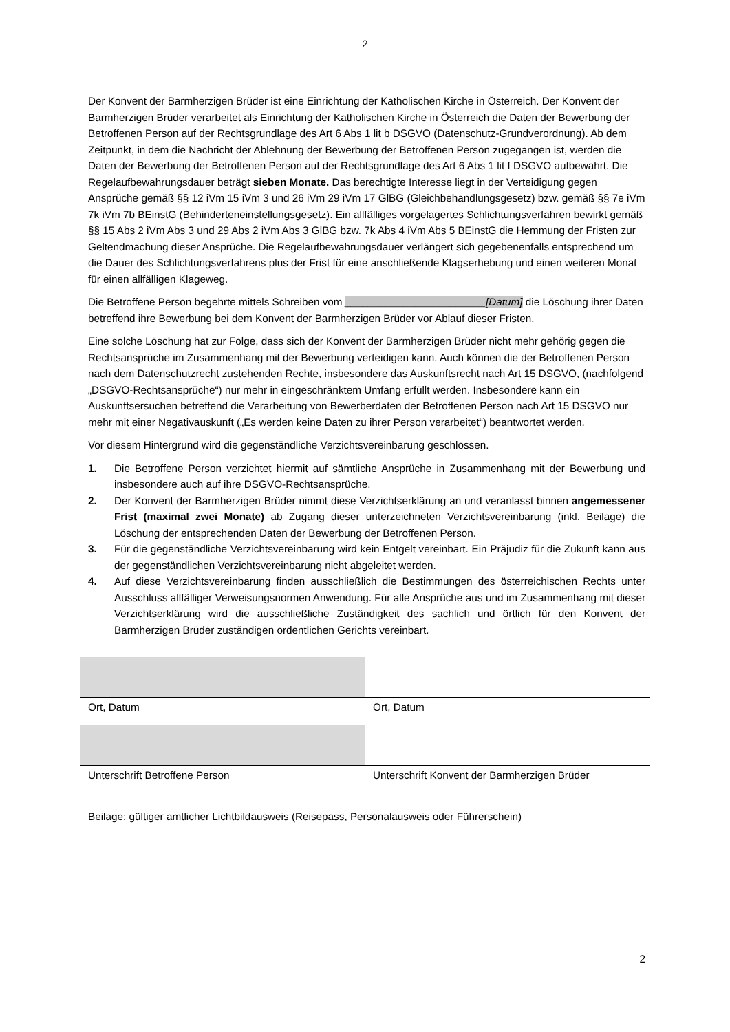2
Der Konvent der Barmherzigen Brüder ist eine Einrichtung der Katholischen Kirche in Österreich. Der Konvent der Barmherzigen Brüder verarbeitet als Einrichtung der Katholischen Kirche in Österreich die Daten der Bewerbung der Betroffenen Person auf der Rechtsgrundlage des Art 6 Abs 1 lit b DSGVO (Datenschutz-Grundverordnung). Ab dem Zeitpunkt, in dem die Nachricht der Ablehnung der Bewerbung der Betroffenen Person zugegangen ist, werden die Daten der Bewerbung der Betroffenen Person auf der Rechtsgrundlage des Art 6 Abs 1 lit f DSGVO aufbewahrt. Die Regelaufbewahrungsdauer beträgt sieben Monate. Das berechtigte Interesse liegt in der Verteidigung gegen Ansprüche gemäß §§ 12 iVm 15 iVm 3 und 26 iVm 29 iVm 17 GlBG (Gleichbehandlungsgesetz) bzw. gemäß §§ 7e iVm 7k iVm 7b BEinstG (Behinderteneinstellungsgesetz). Ein allfälliges vorgelagertes Schlichtungsverfahren bewirkt gemäß §§ 15 Abs 2 iVm Abs 3 und 29 Abs 2 iVm Abs 3 GlBG bzw. 7k Abs 4 iVm Abs 5 BEinstG die Hemmung der Fristen zur Geltendmachung dieser Ansprüche. Die Regelaufbewahrungsdauer verlängert sich gegebenenfalls entsprechend um die Dauer des Schlichtungsverfahrens plus der Frist für eine anschließende Klagserhebung und einen weiteren Monat für einen allfälligen Klageweg.
Die Betroffene Person begehrte mittels Schreiben vom ________________________[Datum] die Löschung ihrer Daten betreffend ihre Bewerbung bei dem Konvent der Barmherzigen Brüder vor Ablauf dieser Fristen.
Eine solche Löschung hat zur Folge, dass sich der Konvent der Barmherzigen Brüder nicht mehr gehörig gegen die Rechtsansprüche im Zusammenhang mit der Bewerbung verteidigen kann. Auch können die der Betroffenen Person nach dem Datenschutzrecht zustehenden Rechte, insbesondere das Auskunftsrecht nach Art 15 DSGVO, (nachfolgend „DSGVO-Rechtsansprüche“) nur mehr in eingeschränktem Umfang erfüllt werden. Insbesondere kann ein Auskunftsersuchen betreffend die Verarbeitung von Bewerberdaten der Betroffenen Person nach Art 15 DSGVO nur mehr mit einer Negativauskunft („Es werden keine Daten zu ihrer Person verarbeitet“) beantwortet werden.
Vor diesem Hintergrund wird die gegenständliche Verzichtsvereinbarung geschlossen.
1. Die Betroffene Person verzichtet hiermit auf sämtliche Ansprüche in Zusammenhang mit der Bewerbung und insbesondere auch auf ihre DSGVO-Rechtsansprüche.
2. Der Konvent der Barmherzigen Brüder nimmt diese Verzichtserklärung an und veranlasst binnen angemessener Frist (maximal zwei Monate) ab Zugang dieser unterzeichneten Verzichtsvereinbarung (inkl. Beilage) die Löschung der entsprechenden Daten der Bewerbung der Betroffenen Person.
3. Für die gegenständliche Verzichtsvereinbarung wird kein Entgelt vereinbart. Ein Präjudiz für die Zukunft kann aus der gegenständlichen Verzichtsvereinbarung nicht abgeleitet werden.
4. Auf diese Verzichtsvereinbarung finden ausschließlich die Bestimmungen des österreichischen Rechts unter Ausschluss allfälliger Verweisungsnormen Anwendung. Für alle Ansprüche aus und im Zusammenhang mit dieser Verzichtserklärung wird die ausschließliche Zuständigkeit des sachlich und örtlich für den Konvent der Barmherzigen Brüder zuständigen ordentlichen Gerichts vereinbart.
| Ort, Datum | Ort, Datum |
| Unterschrift Betroffene Person | Unterschrift Konvent der Barmherzigen Brüder |
Beilage: gültiger amtlicher Lichtbildausweis (Reisepass, Personalausweis oder Führerschein)
2